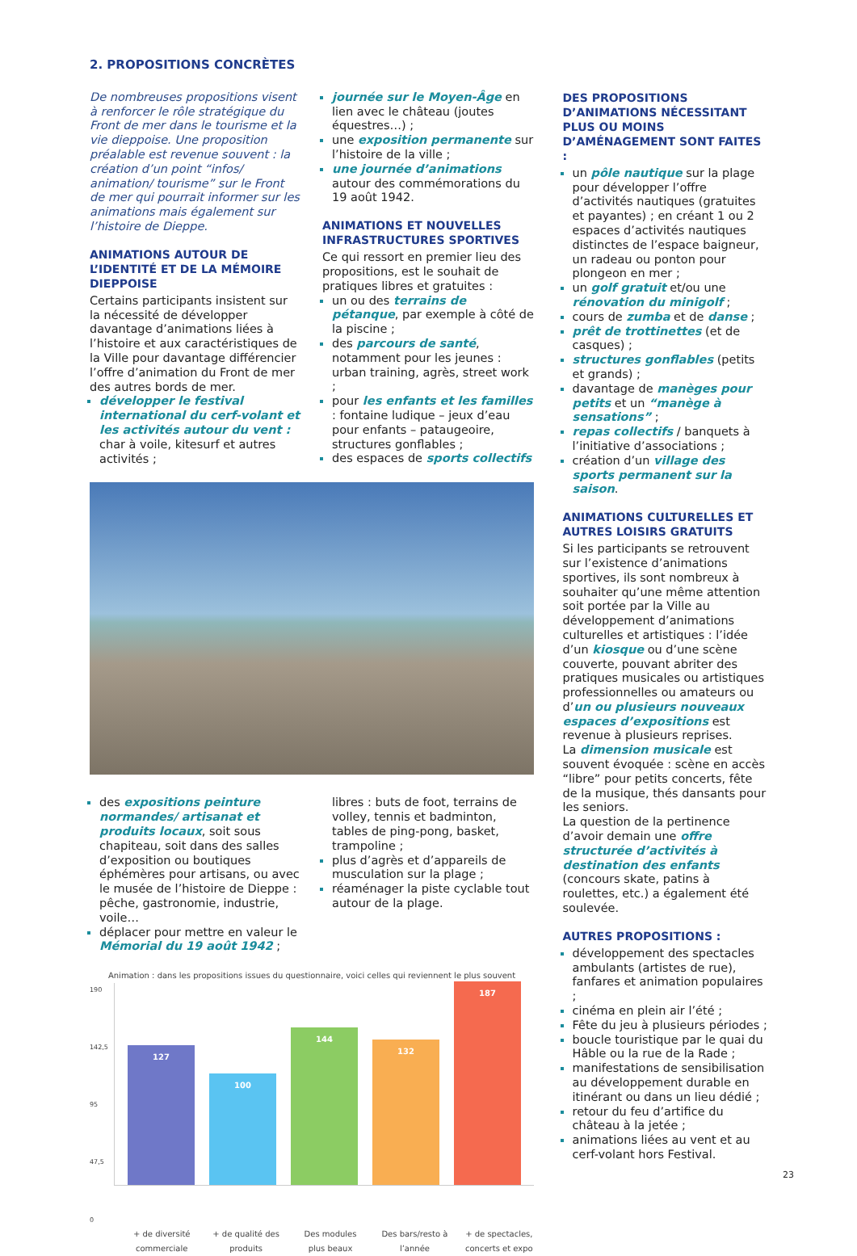2. PROPOSITIONS CONCRÈTES
De nombreuses propositions visent à renforcer le rôle stratégique du Front de mer dans le tourisme et la vie dieppoise. Une proposition préalable est revenue souvent : la création d’un point “infos/ animation/ tourisme” sur le Front de mer qui pourrait informer sur les animations mais également sur l’histoire de Dieppe.
ANIMATIONS AUTOUR DE L’IDENTITÉ ET DE LA MÉMOIRE DIEPPOISE
Certains participants insistent sur la nécessité de développer davantage d’animations liées à l’histoire et aux caractéristiques de la Ville pour davantage différencier l’offre d’animation du Front de mer des autres bords de mer.
développer le festival international du cerf-volant et les activités autour du vent : char à voile, kitesurf et autres activités ;
journée sur le Moyen-Âge en lien avec le château (joutes équestres…) ;
une exposition permanente sur l’histoire de la ville ;
une journée d’animations autour des commémorations du 19 août 1942.
ANIMATIONS ET NOUVELLES INFRASTRUCTURES SPORTIVES
Ce qui ressort en premier lieu des propositions, est le souhait de pratiques libres et gratuites :
un ou des terrains de pétanque, par exemple à côté de la piscine ;
des parcours de santé, notamment pour les jeunes : urban training, agrès, street work ;
pour les enfants et les familles : fontaine ludique – jeux d’eau pour enfants – pataugeoire, structures gonflables ;
des espaces de sports collectifs
des expositions peinture normandes/ artisanat et produits locaux, soit sous chapiteau, soit dans des salles d’exposition ou boutiques éphémères pour artisans, ou avec le musée de l’histoire de Dieppe : pêche, gastronomie, industrie, voile…
déplacer pour mettre en valeur le Mémorial du 19 août 1942 ;
libres : buts de foot, terrains de volley, tennis et badminton, tables de ping-pong, basket, trampoline ;
plus d’agrès et d’appareils de musculation sur la plage ;
réaménager la piste cyclable tout autour de la plage.
Animation : dans les propositions issues du questionnaire, voici celles qui reviennent le plus souvent
190
142,5
95
47,5
0
127
100
144
132
187
+ de diversité commerciale + de qualité des produits Des modules plus beaux Des bars/resto à l’année + de spectacles, concerts et expo
DES PROPOSITIONS D’ANIMATIONS NÉCESSITANT PLUS OU MOINS D’AMÉNAGEMENT SONT FAITES :
un pôle nautique sur la plage pour développer l’offre d’activités nautiques (gratuites et payantes) ; en créant 1 ou 2 espaces d’activités nautiques distinctes de l’espace baigneur, un radeau ou ponton pour plongeon en mer ;
un golf gratuit et/ou une rénovation du minigolf ;
cours de zumba et de danse ;
prêt de trottinettes (et de casques) ;
structures gonflables (petits et grands) ;
davantage de manèges pour petits et un “manège à sensations” ;
repas collectifs / banquets à l’initiative d’associations ;
création d’un village des sports permanent sur la saison.
ANIMATIONS CULTURELLES ET AUTRES LOISIRS GRATUITS
Si les participants se retrouvent sur l’existence d’animations sportives, ils sont nombreux à souhaiter qu’une même attention soit portée par la Ville au développement d’animations culturelles et artistiques : l’idée d’un kiosque ou d’une scène couverte, pouvant abriter des pratiques musicales ou artistiques professionnelles ou amateurs ou d’un ou plusieurs nouveaux espaces d’expositions est revenue à plusieurs reprises.
La dimension musicale est souvent évoquée : scène en accès “libre” pour petits concerts, fête de la musique, thés dansants pour les seniors.
La question de la pertinence d’avoir demain une offre structurée d’activités à destination des enfants (concours skate, patins à roulettes, etc.) a également été soulevée.
AUTRES PROPOSITIONS :
développement des spectacles ambulants (artistes de rue), fanfares et animation populaires ;
cinéma en plein air l’été ;
Fête du jeu à plusieurs périodes ;
boucle touristique par le quai du Hâble ou la rue de la Rade ;
manifestations de sensibilisation au développement durable en itinérant ou dans un lieu dédié ;
retour du feu d’artifice du château à la jetée ;
animations liées au vent et au cerf-volant hors Festival.
23